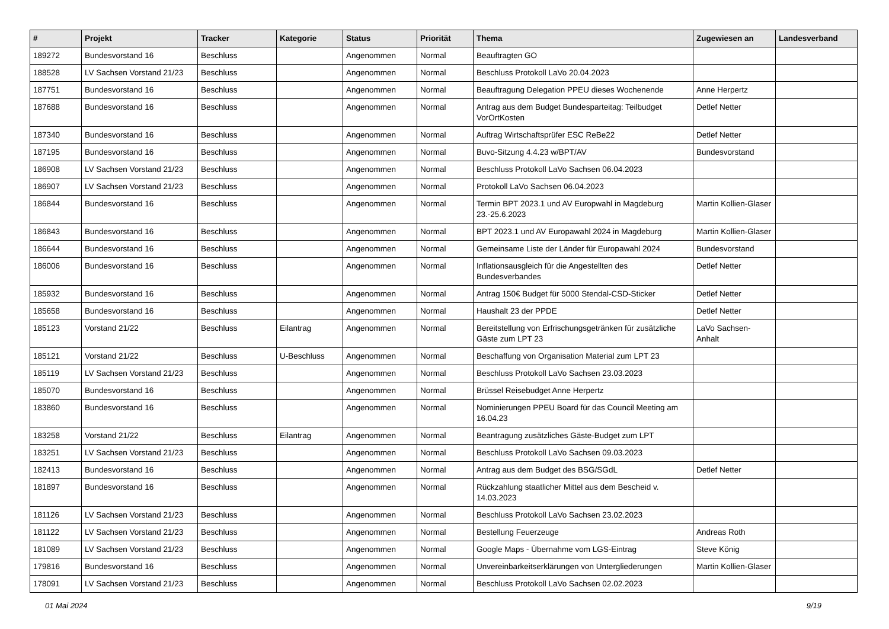| # | Projekt | Tracker | Kategorie | Status | Priorität | Thema | Zugewiesen an | Landesverband |
| --- | --- | --- | --- | --- | --- | --- | --- | --- |
| 189272 | Bundesvorstand 16 | Beschluss | | Angenommen | Normal | Beauftragten GO | | |
| 188528 | LV Sachsen Vorstand 21/23 | Beschluss | | Angenommen | Normal | Beschluss Protokoll LaVo 20.04.2023 | | |
| 187751 | Bundesvorstand 16 | Beschluss | | Angenommen | Normal | Beauftragung Delegation PPEU dieses Wochenende | Anne Herpertz | |
| 187688 | Bundesvorstand 16 | Beschluss | | Angenommen | Normal | Antrag aus dem Budget Bundesparteitag: Teilbudget VorOrtKosten | Detlef Netter | |
| 187340 | Bundesvorstand 16 | Beschluss | | Angenommen | Normal | Auftrag Wirtschaftsprüfer ESC ReBe22 | Detlef Netter | |
| 187195 | Bundesvorstand 16 | Beschluss | | Angenommen | Normal | Buvo-Sitzung 4.4.23 w/BPT/AV | Bundesvorstand | |
| 186908 | LV Sachsen Vorstand 21/23 | Beschluss | | Angenommen | Normal | Beschluss Protokoll LaVo Sachsen 06.04.2023 | | |
| 186907 | LV Sachsen Vorstand 21/23 | Beschluss | | Angenommen | Normal | Protokoll LaVo Sachsen 06.04.2023 | | |
| 186844 | Bundesvorstand 16 | Beschluss | | Angenommen | Normal | Termin BPT 2023.1 und AV Europwahl in Magdeburg 23.-25.6.2023 | Martin Kollien-Glaser | |
| 186843 | Bundesvorstand 16 | Beschluss | | Angenommen | Normal | BPT 2023.1 und AV Europawahl 2024 in Magdeburg | Martin Kollien-Glaser | |
| 186644 | Bundesvorstand 16 | Beschluss | | Angenommen | Normal | Gemeinsame Liste der Länder für Europawahl 2024 | Bundesvorstand | |
| 186006 | Bundesvorstand 16 | Beschluss | | Angenommen | Normal | Inflationsausgleich für die Angestellten des Bundesverbandes | Detlef Netter | |
| 185932 | Bundesvorstand 16 | Beschluss | | Angenommen | Normal | Antrag 150€ Budget für 5000 Stendal-CSD-Sticker | Detlef Netter | |
| 185658 | Bundesvorstand 16 | Beschluss | | Angenommen | Normal | Haushalt 23 der PPDE | Detlef Netter | |
| 185123 | Vorstand 21/22 | Beschluss | Eilantrag | Angenommen | Normal | Bereitstellung von Erfrischungsgetränken für zusätzliche Gäste zum LPT 23 | LaVo Sachsen-Anhalt | |
| 185121 | Vorstand 21/22 | Beschluss | U-Beschluss | Angenommen | Normal | Beschaffung von Organisation Material zum LPT 23 | | |
| 185119 | LV Sachsen Vorstand 21/23 | Beschluss | | Angenommen | Normal | Beschluss Protokoll LaVo Sachsen 23.03.2023 | | |
| 185070 | Bundesvorstand 16 | Beschluss | | Angenommen | Normal | Brüssel Reisebudget Anne Herpertz | | |
| 183860 | Bundesvorstand 16 | Beschluss | | Angenommen | Normal | Nominierungen PPEU Board für das Council Meeting am 16.04.23 | | |
| 183258 | Vorstand 21/22 | Beschluss | Eilantrag | Angenommen | Normal | Beantragung zusätzliches Gäste-Budget zum LPT | | |
| 183251 | LV Sachsen Vorstand 21/23 | Beschluss | | Angenommen | Normal | Beschluss Protokoll LaVo Sachsen 09.03.2023 | | |
| 182413 | Bundesvorstand 16 | Beschluss | | Angenommen | Normal | Antrag aus dem Budget des BSG/SGdL | Detlef Netter | |
| 181897 | Bundesvorstand 16 | Beschluss | | Angenommen | Normal | Rückzahlung staatlicher Mittel aus dem Bescheid v. 14.03.2023 | | |
| 181126 | LV Sachsen Vorstand 21/23 | Beschluss | | Angenommen | Normal | Beschluss Protokoll LaVo Sachsen 23.02.2023 | | |
| 181122 | LV Sachsen Vorstand 21/23 | Beschluss | | Angenommen | Normal | Bestellung Feuerzeuge | Andreas Roth | |
| 181089 | LV Sachsen Vorstand 21/23 | Beschluss | | Angenommen | Normal | Google Maps - Übernahme vom LGS-Eintrag | Steve König | |
| 179816 | Bundesvorstand 16 | Beschluss | | Angenommen | Normal | Unvereinbarkeitserklärungen von Untergliederungen | Martin Kollien-Glaser | |
| 178091 | LV Sachsen Vorstand 21/23 | Beschluss | | Angenommen | Normal | Beschluss Protokoll LaVo Sachsen 02.02.2023 | | |
01 Mai 2024 9/19